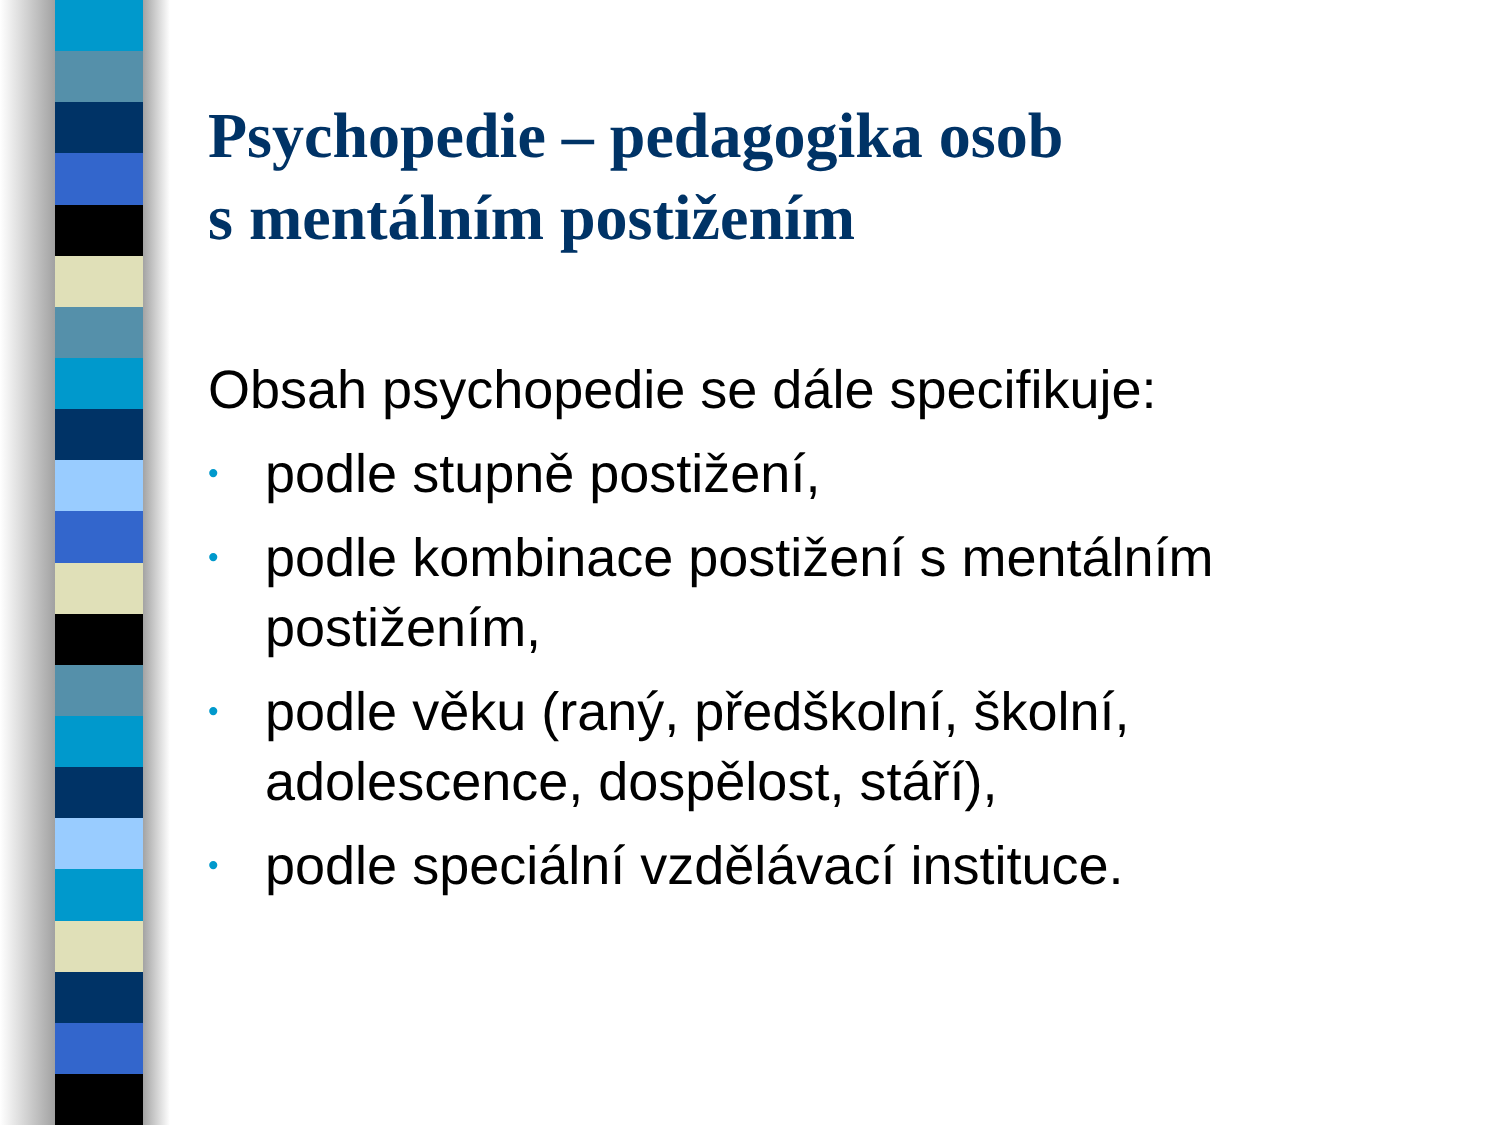Psychopedie – pedagogika osob
s mentálním postižením
Obsah psychopedie se dále specifikuje:
• podle stupně postižení,
• podle kombinace postižení s mentálním postižením,
• podle věku (raný, předškolní, školní, adolescence, dospělost, stáří),
• podle speciální vzdělávací instituce.